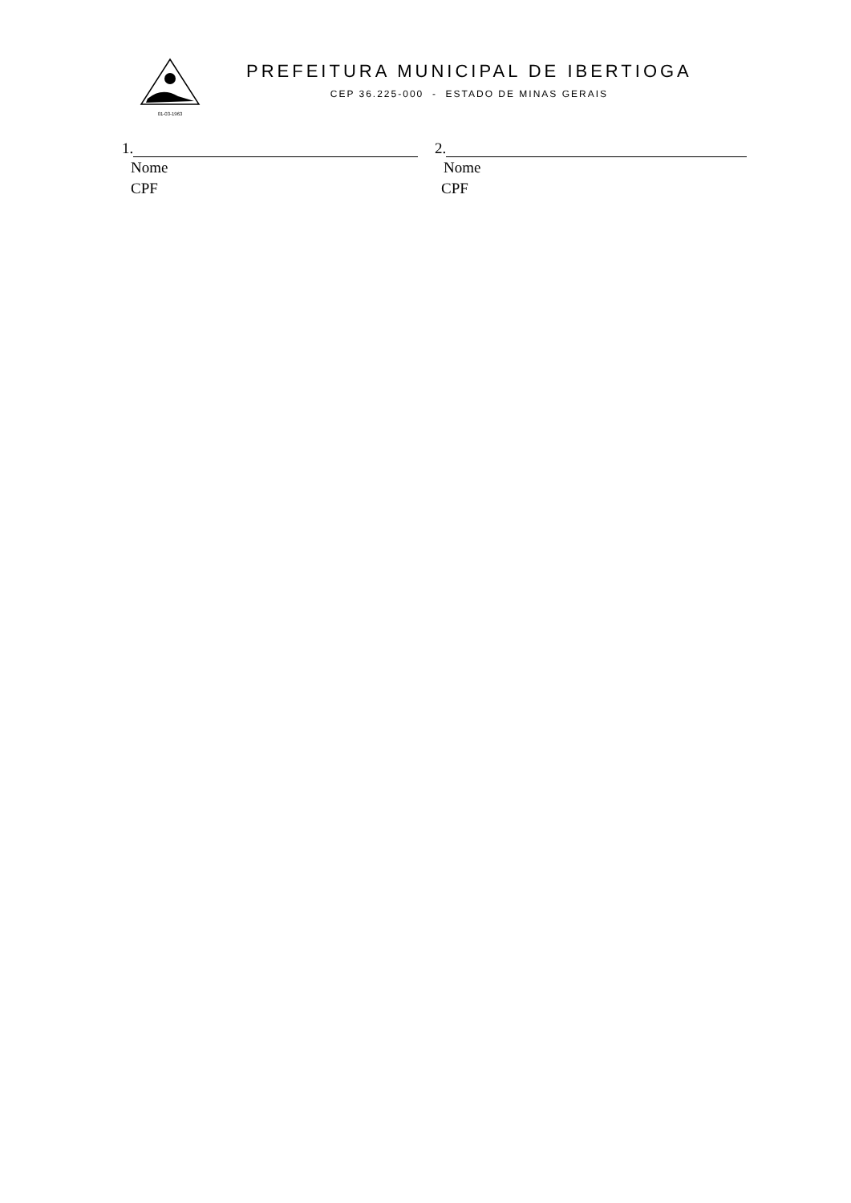01-03-1963
PREFEITURA MUNICIPAL DE IBERTIOGA
CEP 36.225-000 - ESTADO DE MINAS GERAIS
1.
Nome
CPF
2.
Nome
CPF